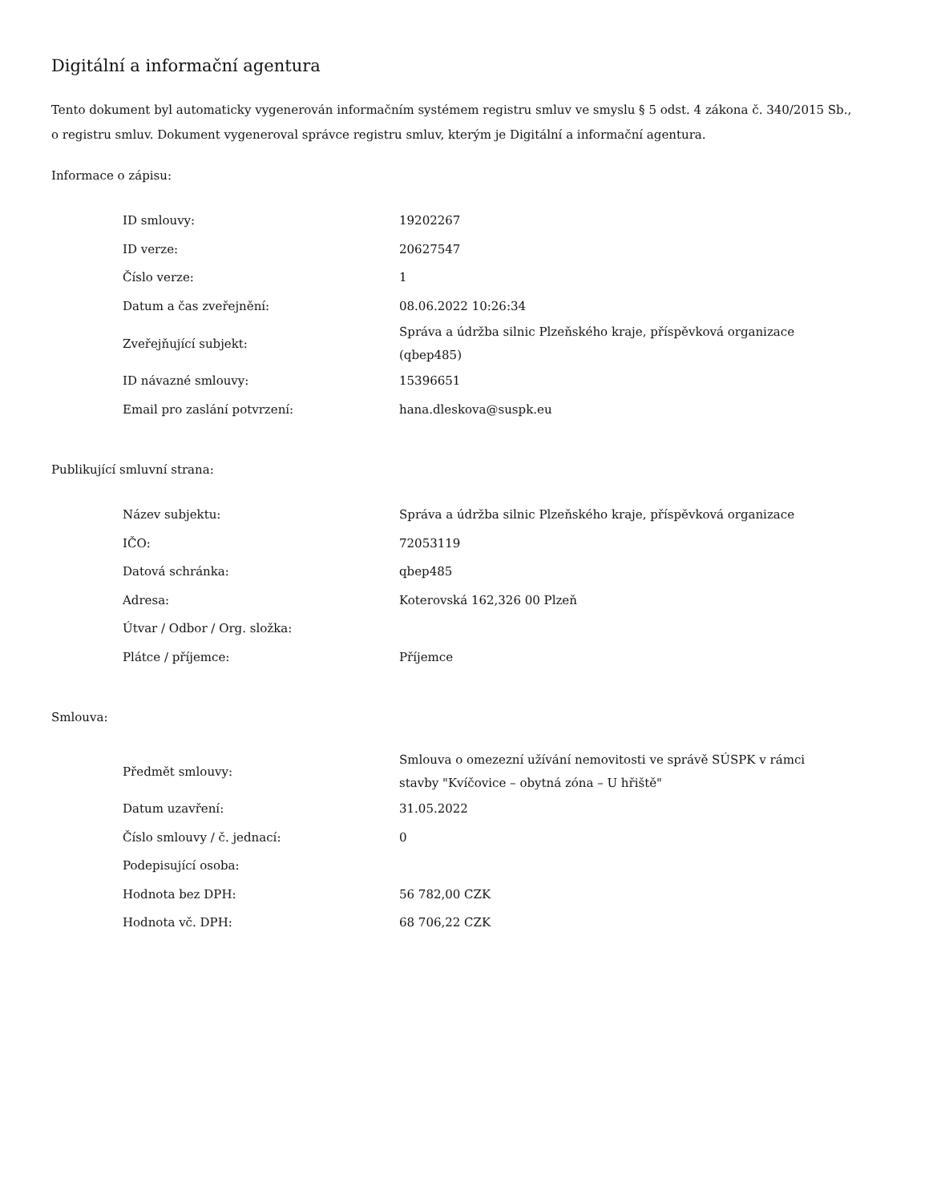Digitální a informační agentura
Tento dokument byl automaticky vygenerován informačním systémem registru smluv ve smyslu § 5 odst. 4 zákona č. 340/2015 Sb., o registru smluv. Dokument vygeneroval správce registru smluv, kterým je Digitální a informační agentura.
Informace o zápisu:
| ID smlouvy: | 19202267 |
| ID verze: | 20627547 |
| Číslo verze: | 1 |
| Datum a čas zveřejnění: | 08.06.2022 10:26:34 |
| Zveřejňující subjekt: | Správa a údržba silnic Plzeňského kraje, příspěvková organizace (qbep485) |
| ID návazné smlouvy: | 15396651 |
| Email pro zaslání potvrzení: | hana.dleskova@suspk.eu |
Publikující smluvní strana:
| Název subjektu: | Správa a údržba silnic Plzeňského kraje, příspěvková organizace |
| IČO: | 72053119 |
| Datová schránka: | qbep485 |
| Adresa: | Koterovská 162,326 00 Plzeň |
| Útvar / Odbor / Org. složka: | |
| Plátce / příjemce: | Příjemce |
Smlouva:
| Předmět smlouvy: | Smlouva o omezezní užívání nemovitosti ve správě SÚSPK v rámci stavby "Kvíčovice – obytná zóna – U hřiště" |
| Datum uzavření: | 31.05.2022 |
| Číslo smlouvy / č. jednací: | 0 |
| Podepisující osoba: | |
| Hodnota bez DPH: | 56 782,00 CZK |
| Hodnota vč. DPH: | 68 706,22 CZK |